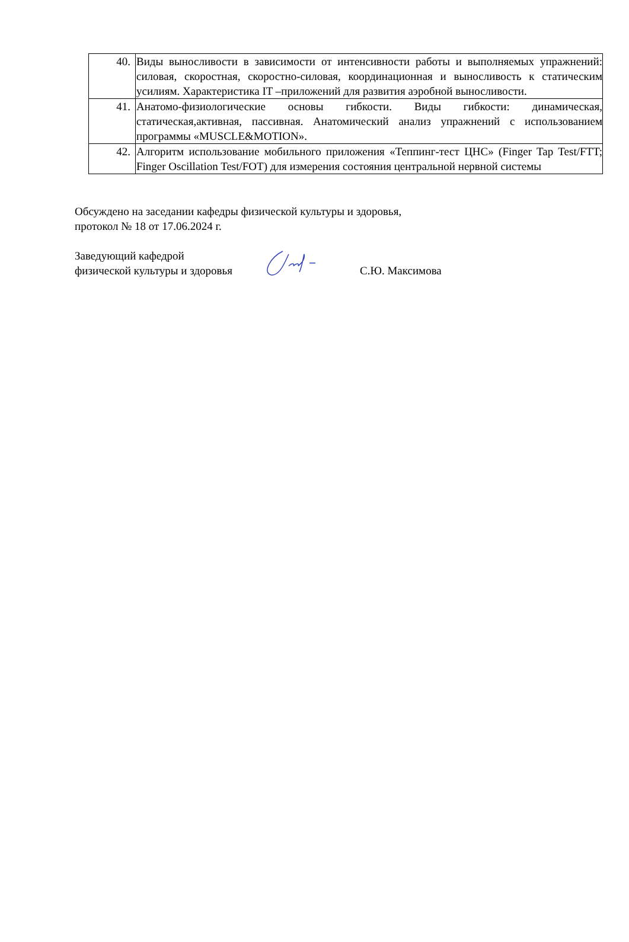| 40. | Виды выносливости в зависимости от интенсивности работы и выполняемых упражнений: силовая, скоростная, скоростно-силовая, координационная и выносливость к статическим усилиям. Характеристика IT –приложений для развития аэробной выносливости. |
| 41. | Анатомо-физиологические основы гибкости. Виды гибкости: динамическая, статическая,активная, пассивная. Анатомический анализ упражнений с использованием программы «MUSCLE&MOTION». |
| 42. | Алгоритм использование мобильного приложения «Теппинг-тест ЦНС» (Finger Tap Test/FTT; Finger Oscillation Test/FOT) для измерения состояния центральной нервной системы |
Обсуждено на заседании кафедры физической культуры и здоровья,
протокол № 18 от 17.06.2024 г.
Заведующий кафедрой
физической культуры и здоровья
С.Ю. Максимова